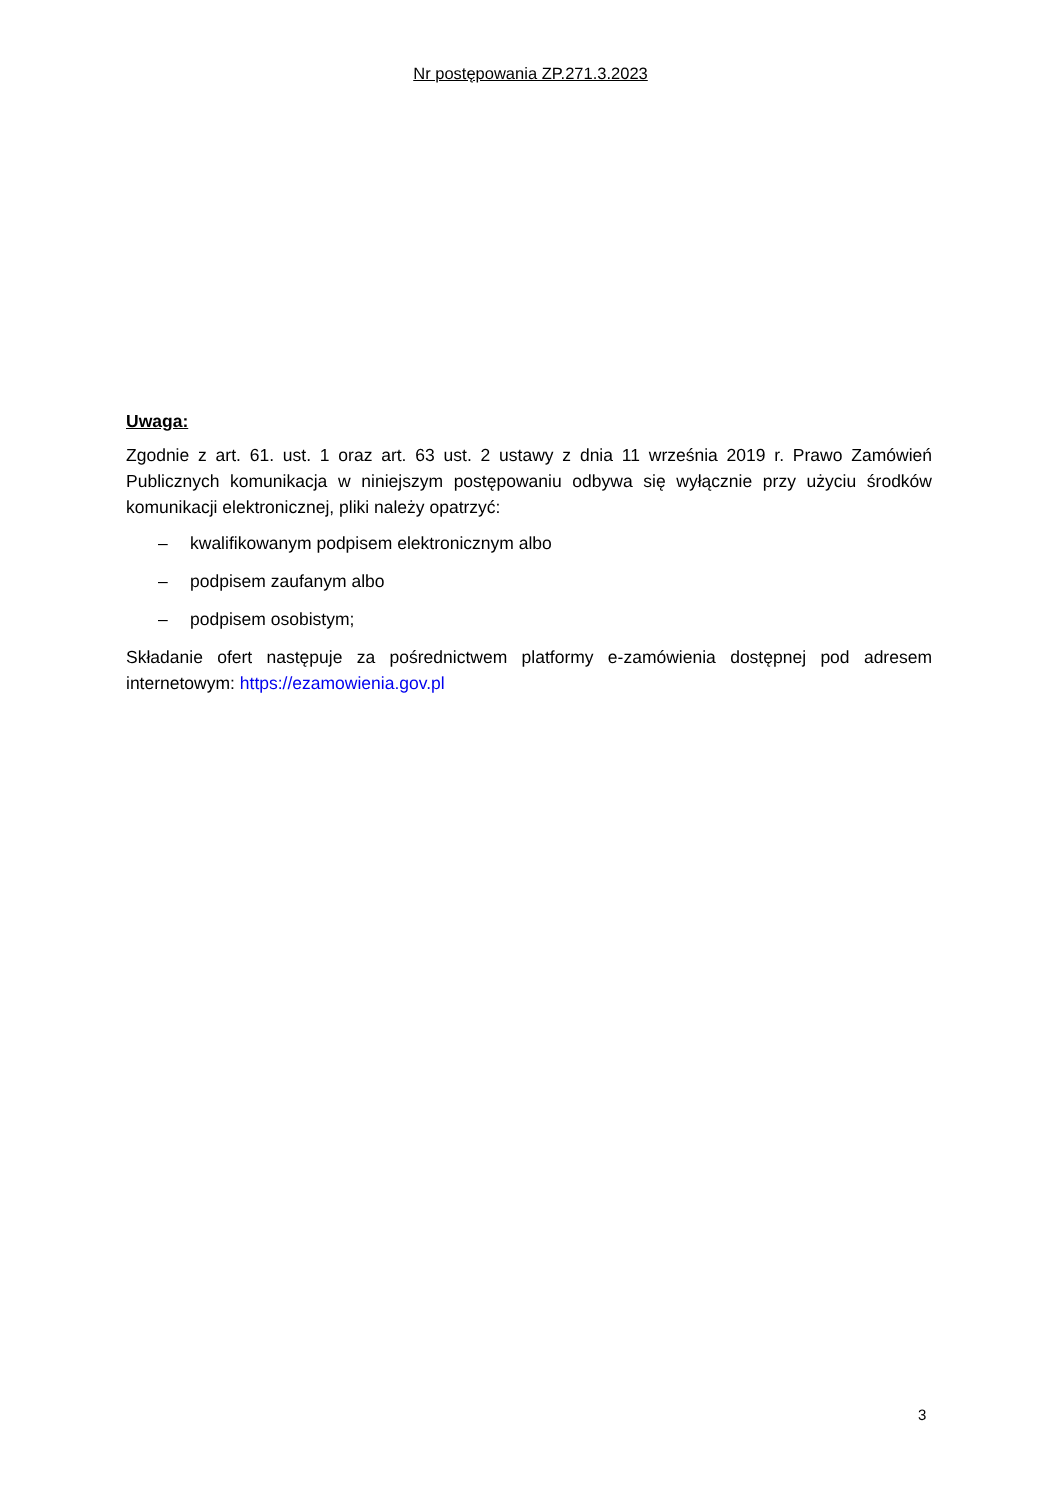Nr postępowania ZP.271.3.2023
Uwaga:
Zgodnie z art. 61. ust. 1 oraz art. 63 ust. 2 ustawy z dnia 11 września 2019 r. Prawo Zamówień Publicznych komunikacja w niniejszym postępowaniu odbywa się wyłącznie przy użyciu środków komunikacji elektronicznej, pliki należy opatrzyć:
– kwalifikowanym podpisem elektronicznym albo
– podpisem zaufanym albo
– podpisem osobistym;
Składanie ofert następuje za pośrednictwem platformy e-zamówienia dostępnej pod adresem internetowym: https://ezamowienia.gov.pl
3